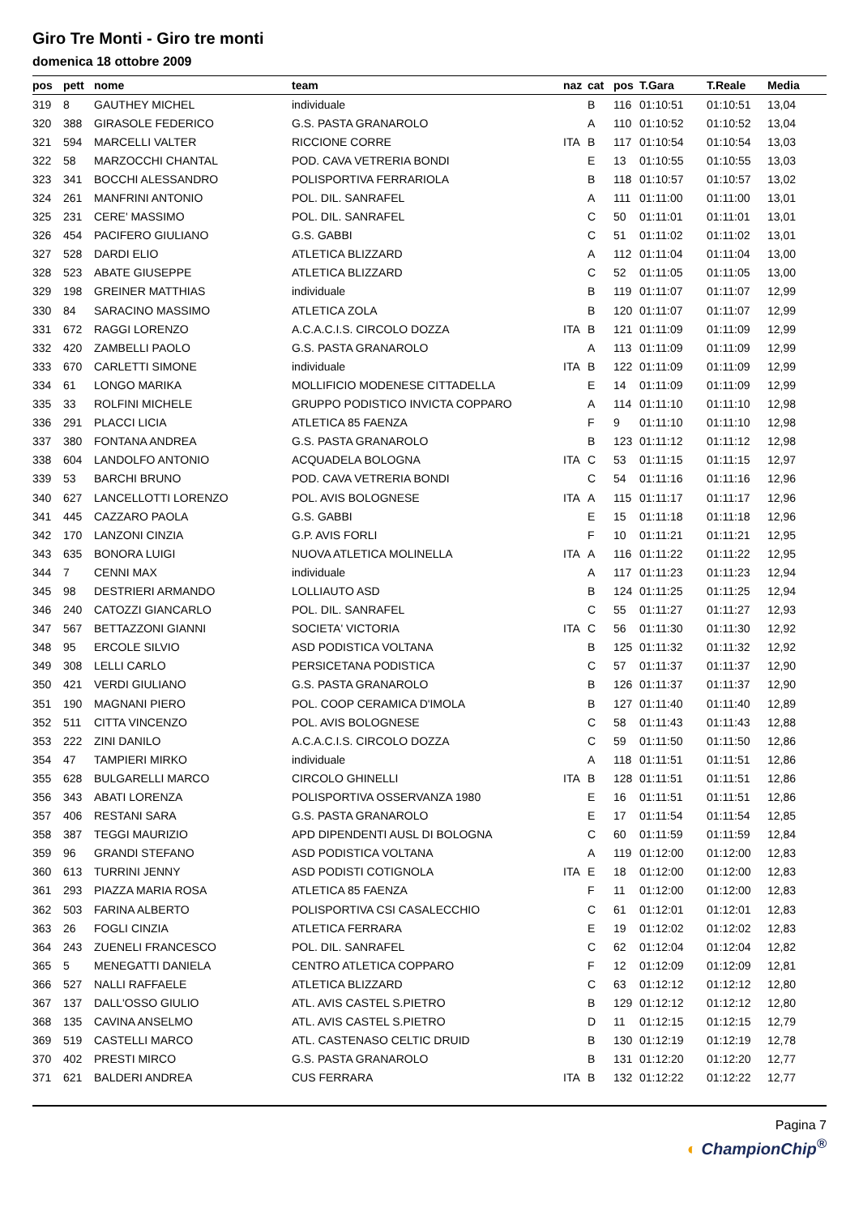Giro Tre Monti - Giro tre monti
domenica 18 ottobre 2009
| pos | pett | nome | team | naz | cat | pos | T.Gara | T.Reale | Media |
| --- | --- | --- | --- | --- | --- | --- | --- | --- | --- |
| 319 | 8 | GAUTHEY MICHEL | individuale | | B | 116 | 01:10:51 | 01:10:51 | 13,04 |
| 320 | 388 | GIRASOLE FEDERICO | G.S. PASTA GRANAROLO | | A | 110 | 01:10:52 | 01:10:52 | 13,04 |
| 321 | 594 | MARCELLI VALTER | RICCIONE CORRE | ITA | B | 117 | 01:10:54 | 01:10:54 | 13,03 |
| 322 | 58 | MARZOCCHI CHANTAL | POD. CAVA VETRERIA BONDI | | E | 13 | 01:10:55 | 01:10:55 | 13,03 |
| 323 | 341 | BOCCHI ALESSANDRO | POLISPORTIVA FERRARIOLA | | B | 118 | 01:10:57 | 01:10:57 | 13,02 |
| 324 | 261 | MANFRINI ANTONIO | POL. DIL. SANRAFEL | | A | 111 | 01:11:00 | 01:11:00 | 13,01 |
| 325 | 231 | CERE' MASSIMO | POL. DIL. SANRAFEL | | C | 50 | 01:11:01 | 01:11:01 | 13,01 |
| 326 | 454 | PACIFERO GIULIANO | G.S. GABBI | | C | 51 | 01:11:02 | 01:11:02 | 13,01 |
| 327 | 528 | DARDI ELIO | ATLETICA BLIZZARD | | A | 112 | 01:11:04 | 01:11:04 | 13,00 |
| 328 | 523 | ABATE GIUSEPPE | ATLETICA BLIZZARD | | C | 52 | 01:11:05 | 01:11:05 | 13,00 |
| 329 | 198 | GREINER MATTHIAS | individuale | | B | 119 | 01:11:07 | 01:11:07 | 12,99 |
| 330 | 84 | SARACINO MASSIMO | ATLETICA ZOLA | | B | 120 | 01:11:07 | 01:11:07 | 12,99 |
| 331 | 672 | RAGGI LORENZO | A.C.A.C.I.S. CIRCOLO DOZZA | ITA | B | 121 | 01:11:09 | 01:11:09 | 12,99 |
| 332 | 420 | ZAMBELLI PAOLO | G.S. PASTA GRANAROLO | | A | 113 | 01:11:09 | 01:11:09 | 12,99 |
| 333 | 670 | CARLETTI SIMONE | individuale | ITA | B | 122 | 01:11:09 | 01:11:09 | 12,99 |
| 334 | 61 | LONGO MARIKA | MOLLIFICIO MODENESE CITTADELLA | | E | 14 | 01:11:09 | 01:11:09 | 12,99 |
| 335 | 33 | ROLFINI MICHELE | GRUPPO PODISTICO INVICTA COPPARO | | A | 114 | 01:11:10 | 01:11:10 | 12,98 |
| 336 | 291 | PLACCI LICIA | ATLETICA 85 FAENZA | | F | 9 | 01:11:10 | 01:11:10 | 12,98 |
| 337 | 380 | FONTANA ANDREA | G.S. PASTA GRANAROLO | | B | 123 | 01:11:12 | 01:11:12 | 12,98 |
| 338 | 604 | LANDOLFO ANTONIO | ACQUADELA BOLOGNA | ITA | C | 53 | 01:11:15 | 01:11:15 | 12,97 |
| 339 | 53 | BARCHI BRUNO | POD. CAVA VETRERIA BONDI | | C | 54 | 01:11:16 | 01:11:16 | 12,96 |
| 340 | 627 | LANCELLOTTI LORENZO | POL. AVIS BOLOGNESE | ITA | A | 115 | 01:11:17 | 01:11:17 | 12,96 |
| 341 | 445 | CAZZARO PAOLA | G.S. GABBI | | E | 15 | 01:11:18 | 01:11:18 | 12,96 |
| 342 | 170 | LANZONI CINZIA | G.P. AVIS FORLI | | F | 10 | 01:11:21 | 01:11:21 | 12,95 |
| 343 | 635 | BONORA LUIGI | NUOVA ATLETICA MOLINELLA | ITA | A | 116 | 01:11:22 | 01:11:22 | 12,95 |
| 344 | 7 | CENNI MAX | individuale | | A | 117 | 01:11:23 | 01:11:23 | 12,94 |
| 345 | 98 | DESTRIERI ARMANDO | LOLLIAUTO ASD | | B | 124 | 01:11:25 | 01:11:25 | 12,94 |
| 346 | 240 | CATOZZI GIANCARLO | POL. DIL. SANRAFEL | | C | 55 | 01:11:27 | 01:11:27 | 12,93 |
| 347 | 567 | BETTAZZONI GIANNI | SOCIETA' VICTORIA | ITA | C | 56 | 01:11:30 | 01:11:30 | 12,92 |
| 348 | 95 | ERCOLE SILVIO | ASD PODISTICA VOLTANA | | B | 125 | 01:11:32 | 01:11:32 | 12,92 |
| 349 | 308 | LELLI CARLO | PERSICETANA PODISTICA | | C | 57 | 01:11:37 | 01:11:37 | 12,90 |
| 350 | 421 | VERDI GIULIANO | G.S. PASTA GRANAROLO | | B | 126 | 01:11:37 | 01:11:37 | 12,90 |
| 351 | 190 | MAGNANI PIERO | POL. COOP CERAMICA D'IMOLA | | B | 127 | 01:11:40 | 01:11:40 | 12,89 |
| 352 | 511 | CITTA VINCENZO | POL. AVIS BOLOGNESE | | C | 58 | 01:11:43 | 01:11:43 | 12,88 |
| 353 | 222 | ZINI DANILO | A.C.A.C.I.S. CIRCOLO DOZZA | | C | 59 | 01:11:50 | 01:11:50 | 12,86 |
| 354 | 47 | TAMPIERI MIRKO | individuale | | A | 118 | 01:11:51 | 01:11:51 | 12,86 |
| 355 | 628 | BULGARELLI MARCO | CIRCOLO GHINELLI | ITA | B | 128 | 01:11:51 | 01:11:51 | 12,86 |
| 356 | 343 | ABATI LORENZA | POLISPORTIVA OSSERVANZA 1980 | | E | 16 | 01:11:51 | 01:11:51 | 12,86 |
| 357 | 406 | RESTANI SARA | G.S. PASTA GRANAROLO | | E | 17 | 01:11:54 | 01:11:54 | 12,85 |
| 358 | 387 | TEGGI MAURIZIO | APD DIPENDENTI AUSL DI BOLOGNA | | C | 60 | 01:11:59 | 01:11:59 | 12,84 |
| 359 | 96 | GRANDI STEFANO | ASD PODISTICA VOLTANA | | A | 119 | 01:12:00 | 01:12:00 | 12,83 |
| 360 | 613 | TURRINI JENNY | ASD PODISTI COTIGNOLA | ITA | E | 18 | 01:12:00 | 01:12:00 | 12,83 |
| 361 | 293 | PIAZZA MARIA ROSA | ATLETICA 85 FAENZA | | F | 11 | 01:12:00 | 01:12:00 | 12,83 |
| 362 | 503 | FARINA ALBERTO | POLISPORTIVA CSI CASALECCHIO | | C | 61 | 01:12:01 | 01:12:01 | 12,83 |
| 363 | 26 | FOGLI CINZIA | ATLETICA FERRARA | | E | 19 | 01:12:02 | 01:12:02 | 12,83 |
| 364 | 243 | ZUENELI FRANCESCO | POL. DIL. SANRAFEL | | C | 62 | 01:12:04 | 01:12:04 | 12,82 |
| 365 | 5 | MENEGATTI DANIELA | CENTRO ATLETICA COPPARO | | F | 12 | 01:12:09 | 01:12:09 | 12,81 |
| 366 | 527 | NALLI RAFFAELE | ATLETICA BLIZZARD | | C | 63 | 01:12:12 | 01:12:12 | 12,80 |
| 367 | 137 | DALL'OSSO GIULIO | ATL. AVIS CASTEL S.PIETRO | | B | 129 | 01:12:12 | 01:12:12 | 12,80 |
| 368 | 135 | CAVINA ANSELMO | ATL. AVIS CASTEL S.PIETRO | | D | 11 | 01:12:15 | 01:12:15 | 12,79 |
| 369 | 519 | CASTELLI MARCO | ATL. CASTENASO CELTIC DRUID | | B | 130 | 01:12:19 | 01:12:19 | 12,78 |
| 370 | 402 | PRESTI MIRCO | G.S. PASTA GRANAROLO | | B | 131 | 01:12:20 | 01:12:20 | 12,77 |
| 371 | 621 | BALDERI ANDREA | CUS FERRARA | ITA | B | 132 | 01:12:22 | 01:12:22 | 12,77 |
Pagina 7
◐ ChampionChip<sup>®</sup>